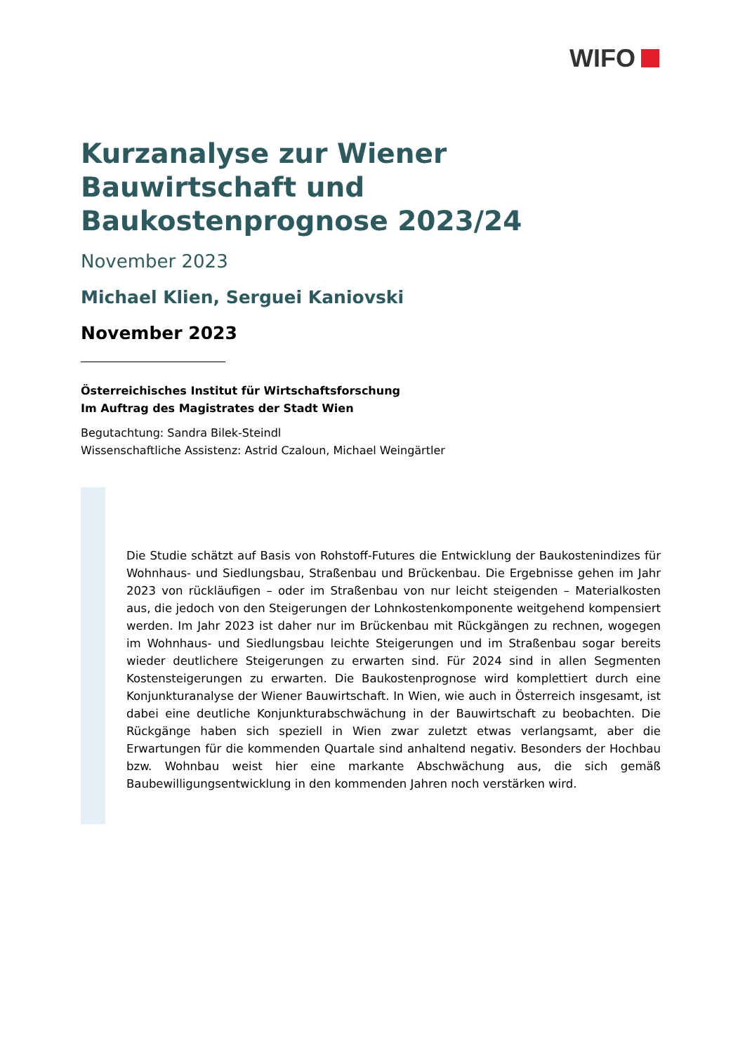WIFO
Kurzanalyse zur Wiener Bauwirtschaft und Baukostenprognose 2023/24
November 2023
Michael Klien, Serguei Kaniovski
November 2023
Österreichisches Institut für Wirtschaftsforschung
Im Auftrag des Magistrates der Stadt Wien
Begutachtung: Sandra Bilek-Steindl
Wissenschaftliche Assistenz: Astrid Czaloun, Michael Weingärtler
Die Studie schätzt auf Basis von Rohstoff-Futures die Entwicklung der Baukostenindizes für Wohnhaus- und Siedlungsbau, Straßenbau und Brückenbau. Die Ergebnisse gehen im Jahr 2023 von rückläufigen – oder im Straßenbau von nur leicht steigenden – Materialkosten aus, die jedoch von den Steigerungen der Lohnkostenkomponente weitgehend kompensiert werden. Im Jahr 2023 ist daher nur im Brückenbau mit Rückgängen zu rechnen, wogegen im Wohnhaus- und Siedlungsbau leichte Steigerungen und im Straßenbau sogar bereits wieder deutlichere Steigerungen zu erwarten sind. Für 2024 sind in allen Segmenten Kostensteigerungen zu erwarten. Die Baukostenprognose wird komplettiert durch eine Konjunkturanalyse der Wiener Bauwirtschaft. In Wien, wie auch in Österreich insgesamt, ist dabei eine deutliche Konjunkturabschwächung in der Bauwirtschaft zu beobachten. Die Rückgänge haben sich speziell in Wien zwar zuletzt etwas verlangsamt, aber die Erwartungen für die kommenden Quartale sind anhaltend negativ. Besonders der Hochbau bzw. Wohnbau weist hier eine markante Abschwächung aus, die sich gemäß Baubewilligungsentwicklung in den kommenden Jahren noch verstärken wird.